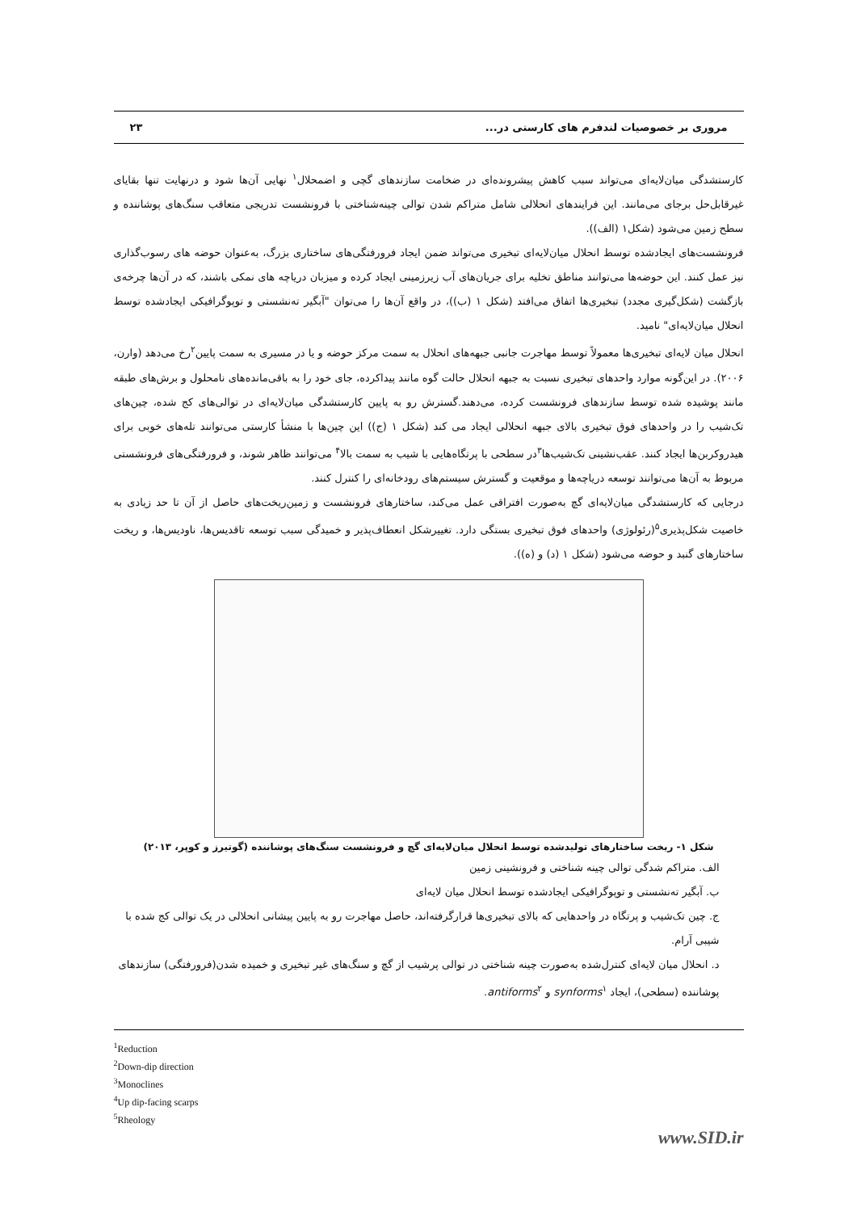مروری بر خصوصیات لندفرم های کارستی در... ۲۳
کارستشدگی میان‌لایه‌ای می‌تواند سبب کاهش پیشرونده‌ای در ضخامت سازندهای گچی و اضمحلال<sup>۱</sup> نهایی آن‌ها شود و درنهایت تنها بقایای غیرقابل‌حل برجای می‌مانند. این فرایندهای انحلالی شامل متراکم شدن توالی چینه‌شناختی با فرونشست تدریجی متعاقب سنگ‌های پوشاننده و سطح زمین می‌شود (شکل۱ (الف)).
فرونشست‌های ایجادشده توسط انحلال میان‌لایه‌ای تبخیری می‌تواند ضمن ایجاد فرورفتگی‌های ساختاری بزرگ، به‌عنوان حوضه های رسوب‌گذاری نیز عمل کنند. این حوضه‌ها می‌توانند مناطق تخلیه برای جریان‌های آب زیرزمینی ایجاد کرده و میزبان دریاچه های نمکی باشند، که در آن‌ها چرخه‌ی بازگشت (شکل‌گیری مجدد) تبخیری‌ها اتفاق می‌افتد (شکل ۱ (ب))، در واقع آن‌ها را می‌توان "آبگیر ته‌نشستی و توپوگرافیکی ایجادشده توسط انحلال میان‌لایه‌ای" نامید.
انحلال میان لایه‌ای تبخیری‌ها معمولاً توسط مهاجرت جانبی جبهه‌های انحلال به سمت مرکز حوضه و یا در مسیری به سمت پایین<sup>۲</sup>رخ می‌دهد (وارن، ۲۰۰۶). در این‌گونه موارد واحدهای تبخیری نسبت به جبهه انحلال حالت گوه مانند پیداکرده، جای خود را به باقی‌مانده‌های نامحلول و برش‌های طبقه مانند پوشیده شده توسط سازندهای فرونشست کرده، می‌دهند.گسترش رو به پایین کارستشدگی میان‌لایه‌ای در توالی‌های کج شده، چین‌های تک‌شیب را در واحدهای فوق تبخیری بالای جبهه انحلالی ایجاد می کند (شکل ۱ (ج)) این چین‌ها با منشأ کارستی می‌توانند تله‌های خوبی برای هیدروکربن‌ها ایجاد کنند. عقب‌نشینی تک‌شیب‌ها<sup>۳</sup>در سطحی با پرتگاه‌هایی با شیب به سمت بالا<sup>۴</sup> می‌توانند ظاهر شوند، و فرورفتگی‌های فرونشستی مربوط به آن‌ها می‌توانند توسعه دریاچه‌ها و موقعیت و گسترش سیستم‌های رودخانه‌ای را کنترل کنند.
درجایی که کارستشدگی میان‌لایه‌ای گچ به‌صورت افتراقی عمل می‌کند، ساختارهای فرونشست و زمین‌ریخت‌های حاصل از آن تا حد زیادی به خاصیت شکل‌پذیری<sup>۵</sup>(رئولوژی) واحدهای فوق تبخیری بستگی دارد. تغییرشکل انعطاف‌پذیر و خمیدگی سبب توسعه تاقدیس‌ها، ناودیس‌ها، و ریخت ساختارهای گنبد و حوضه می‌شود (شکل ۱ (د) و (ه)).
شکل ۱- ریخت ساختارهای تولیدشده توسط انحلال میان‌لایه‌ای گچ و فرونشست سنگ‌های پوشاننده (گوتیرز و کوپر، ۲۰۱۳)
الف. متراکم شدگی توالی چینه شناختی و فرونشینی زمین
ب. آبگیر ته‌نشستی و توپوگرافیکی ایجادشده توسط انحلال میان لایه‌ای
ج. چین تک‌شیب و پرتگاه در واحدهایی که بالای تبخیری‌ها قرارگرفته‌اند، حاصل مهاجرت رو به پایین پیشانی انحلالی در یک توالی کج شده با شیبی آرام.
د. انحلال میان لایه‌ای کنترل‌شده به‌صورت چینه شناختی در توالی پرشیب از گچ و سنگ‌های غیر تبخیری و خمیده شدن(فرورفتگی) سازندهای پوشاننده (سطحی)، ایجاد synforms<sup>۱</sup> و antiforms<sup>۲</sup>.
<sup>1</sup> Reduction
<sup>2</sup> Down-dip direction
<sup>3</sup> Monoclines
<sup>4</sup> Up dip-facing scarps
<sup>5</sup> Rheology
www.SID.ir